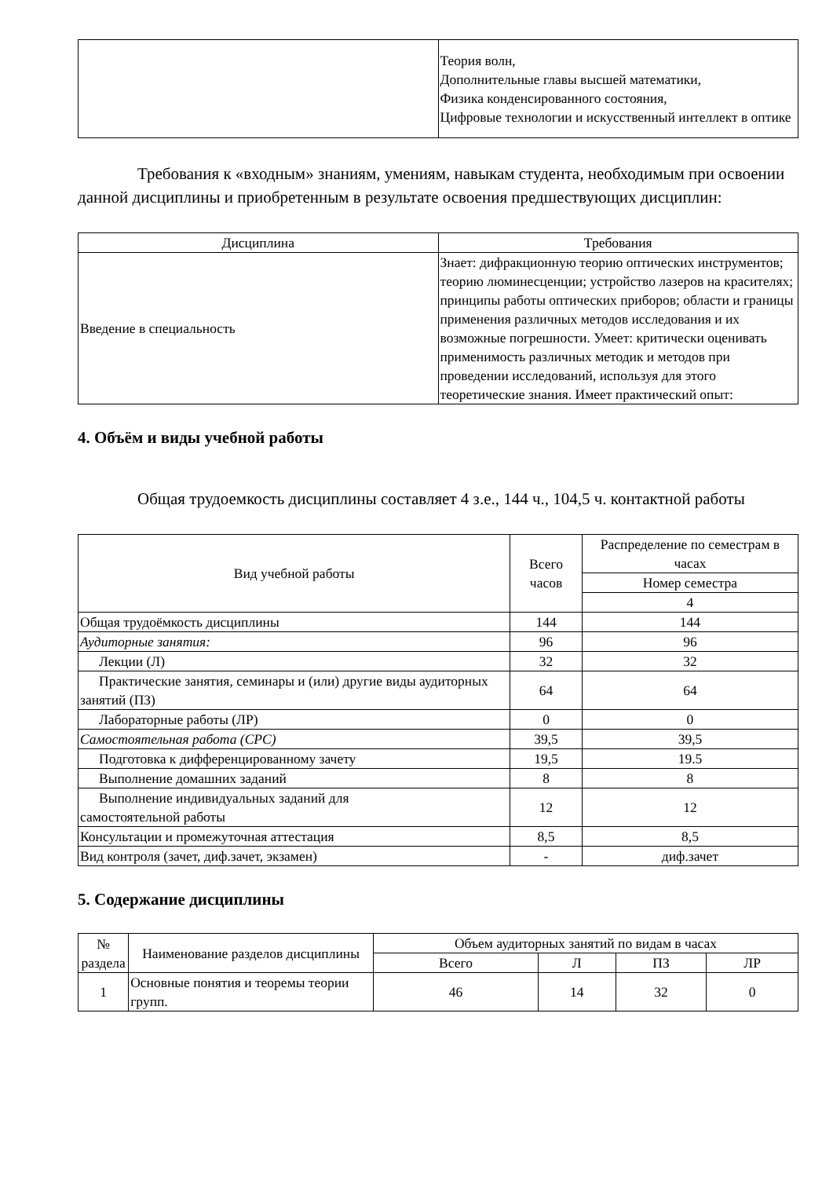| | Теория волн, Дополнительные главы высшей математики, Физика конденсированного состояния, Цифровые технологии и искусственный интеллект в оптике |
Требования к «входным» знаниям, умениям, навыкам студента, необходимым при освоении данной дисциплины и приобретенным в результате освоения предшествующих дисциплин:
| Дисциплина | Требования |
| --- | --- |
| Введение в специальность | Знает: дифракционную теорию оптических инструментов; теорию люминесценции; устройство лазеров на красителях; принципы работы оптических приборов; области и границы применения различных методов исследования и их возможные погрешности. Умеет: критически оценивать применимость различных методик и методов при проведении исследований, используя для этого теоретические знания. Имеет практический опыт: |
4. Объём и виды учебной работы
Общая трудоемкость дисциплины составляет 4 з.е., 144 ч., 104,5 ч. контактной работы
| Вид учебной работы | Всего часов | Распределение по семестрам в часах |
| --- | --- | --- |
| | | Номер семестра |
| | | 4 |
| Общая трудоёмкость дисциплины | 144 | 144 |
| Аудиторные занятия: | 96 | 96 |
| Лекции (Л) | 32 | 32 |
| Практические занятия, семинары и (или) другие виды аудиторных занятий (ПЗ) | 64 | 64 |
| Лабораторные работы (ЛР) | 0 | 0 |
| Самостоятельная работа (СРС) | 39,5 | 39,5 |
| Подготовка к дифференцированному зачету | 19,5 | 19.5 |
| Выполнение домашних заданий | 8 | 8 |
| Выполнение индивидуальных заданий для самостоятельной работы | 12 | 12 |
| Консультации и промежуточная аттестация | 8,5 | 8,5 |
| Вид контроля (зачет, диф.зачет, экзамен) | - | диф.зачет |
5. Содержание дисциплины
| № раздела | Наименование разделов дисциплины | Объем аудиторных занятий по видам в часах | | | |
| --- | --- | --- | --- | --- | --- |
| | | Всего | Л | ПЗ | ЛР |
| 1 | Основные понятия и теоремы теории групп. | 46 | 14 | 32 | 0 |